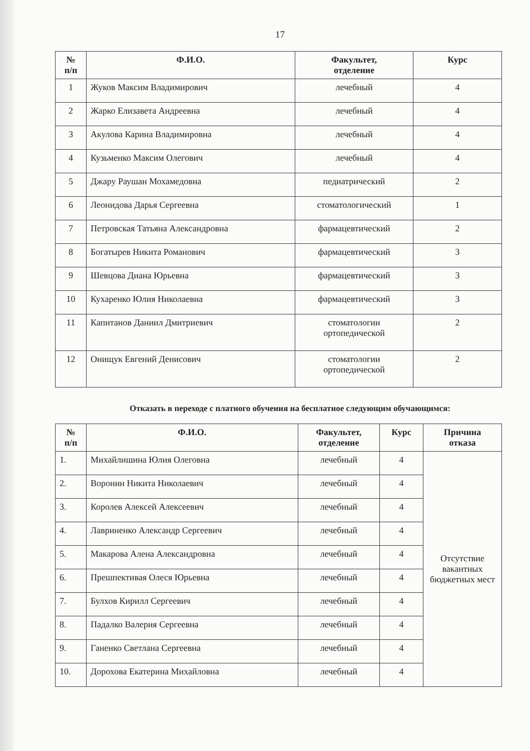17
| № п/п | Ф.И.О. | Факультет, отделение | Курс |
| --- | --- | --- | --- |
| 1 | Жуков Максим Владимирович | лечебный | 4 |
| 2 | Жарко Елизавета Андреевна | лечебный | 4 |
| 3 | Акулова Карина Владимировна | лечебный | 4 |
| 4 | Кузьменко Максим Олегович | лечебный | 4 |
| 5 | Джару Раушан Мохамедовна | педиатрический | 2 |
| 6 | Леонидова Дарья Сергеевна | стоматологический | 1 |
| 7 | Петровская Татьяна Александровна | фармацевтический | 2 |
| 8 | Богатырев Никита Романович | фармацевтический | 3 |
| 9 | Шевцова Диана Юрьевна | фармацевтический | 3 |
| 10 | Кухаренко Юлия Николаевна | фармацевтический | 3 |
| 11 | Капитанов Даниил Дмитриевич | стоматологии ортопедической | 2 |
| 12 | Онищук Евгений Денисович | стоматологии ортопедической | 2 |
Отказать в переходе с платного обучения на бесплатное следующим обучающимся:
| № п/п | Ф.И.О. | Факультет, отделение | Курс | Причина отказа |
| --- | --- | --- | --- | --- |
| 1. | Михайлишина Юлия Олеговна | лечебный | 4 | Отсутствие вакантных бюджетных мест |
| 2. | Воронин Никита Николаевич | лечебный | 4 | |
| 3. | Королев Алексей Алексеевич | лечебный | 4 | |
| 4. | Лавриненко Александр Сергеевич | лечебный | 4 | |
| 5. | Макарова Алена Александровна | лечебный | 4 | |
| 6. | Прешпективая Олеся Юрьевна | лечебный | 4 | |
| 7. | Булхов Кирилл Сергеевич | лечебный | 4 | |
| 8. | Падалко Валерия Сергеевна | лечебный | 4 | |
| 9. | Ганенко Светлана Сергеевна | лечебный | 4 | |
| 10. | Дорохова Екатерина Михайловна | лечебный | 4 | |